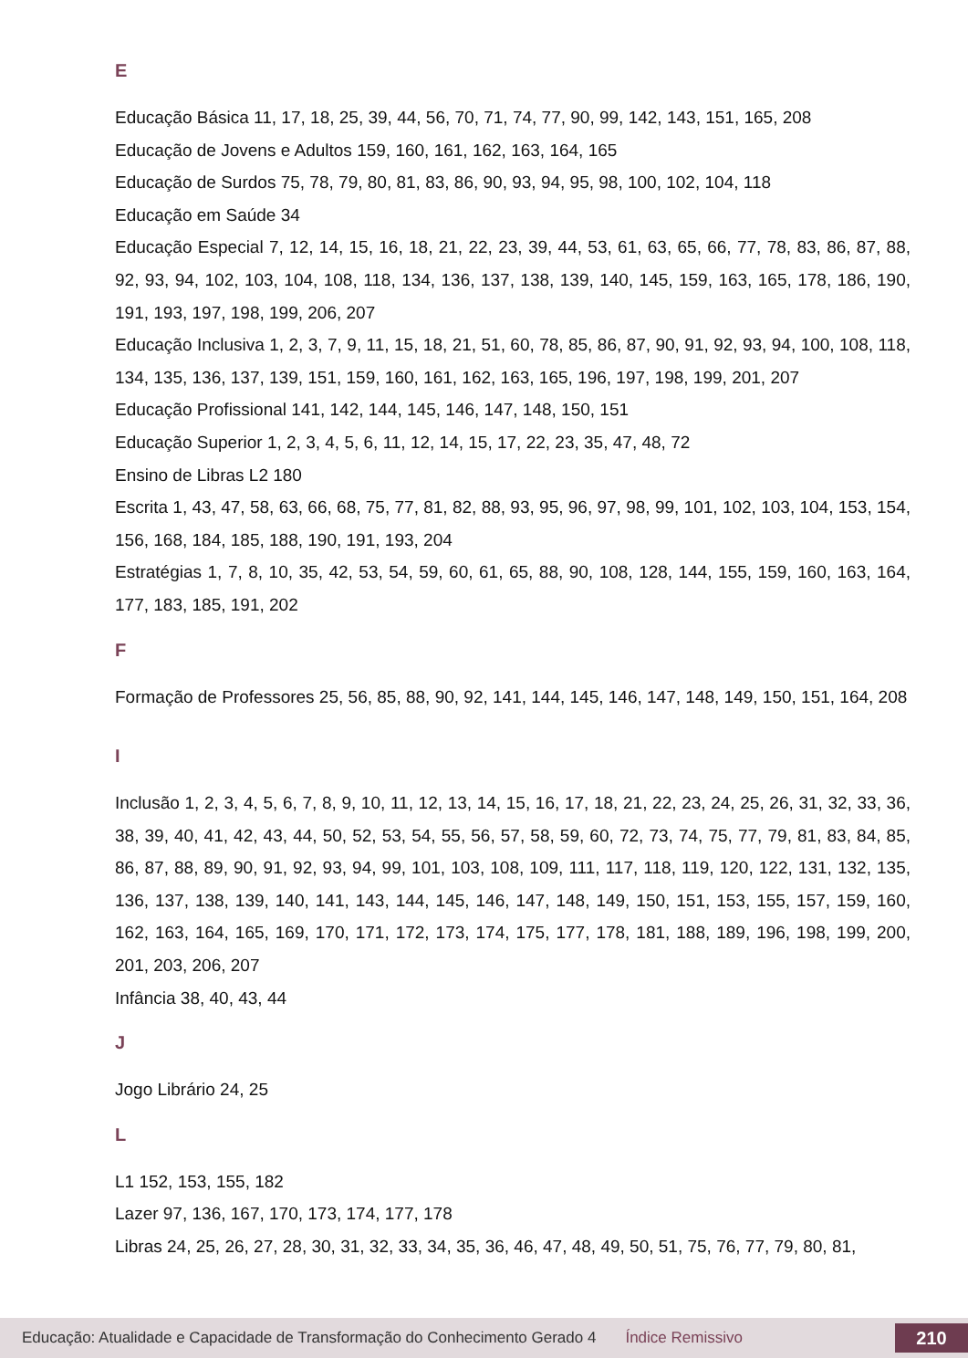E
Educação Básica 11, 17, 18, 25, 39, 44, 56, 70, 71, 74, 77, 90, 99, 142, 143, 151, 165, 208
Educação de Jovens e Adultos 159, 160, 161, 162, 163, 164, 165
Educação de Surdos 75, 78, 79, 80, 81, 83, 86, 90, 93, 94, 95, 98, 100, 102, 104, 118
Educação em Saúde 34
Educação Especial 7, 12, 14, 15, 16, 18, 21, 22, 23, 39, 44, 53, 61, 63, 65, 66, 77, 78, 83, 86, 87, 88, 92, 93, 94, 102, 103, 104, 108, 118, 134, 136, 137, 138, 139, 140, 145, 159, 163, 165, 178, 186, 190, 191, 193, 197, 198, 199, 206, 207
Educação Inclusiva 1, 2, 3, 7, 9, 11, 15, 18, 21, 51, 60, 78, 85, 86, 87, 90, 91, 92, 93, 94, 100, 108, 118, 134, 135, 136, 137, 139, 151, 159, 160, 161, 162, 163, 165, 196, 197, 198, 199, 201, 207
Educação Profissional 141, 142, 144, 145, 146, 147, 148, 150, 151
Educação Superior 1, 2, 3, 4, 5, 6, 11, 12, 14, 15, 17, 22, 23, 35, 47, 48, 72
Ensino de Libras L2 180
Escrita 1, 43, 47, 58, 63, 66, 68, 75, 77, 81, 82, 88, 93, 95, 96, 97, 98, 99, 101, 102, 103, 104, 153, 154, 156, 168, 184, 185, 188, 190, 191, 193, 204
Estratégias 1, 7, 8, 10, 35, 42, 53, 54, 59, 60, 61, 65, 88, 90, 108, 128, 144, 155, 159, 160, 163, 164, 177, 183, 185, 191, 202
F
Formação de Professores 25, 56, 85, 88, 90, 92, 141, 144, 145, 146, 147, 148, 149, 150, 151, 164, 208
I
Inclusão 1, 2, 3, 4, 5, 6, 7, 8, 9, 10, 11, 12, 13, 14, 15, 16, 17, 18, 21, 22, 23, 24, 25, 26, 31, 32, 33, 36, 38, 39, 40, 41, 42, 43, 44, 50, 52, 53, 54, 55, 56, 57, 58, 59, 60, 72, 73, 74, 75, 77, 79, 81, 83, 84, 85, 86, 87, 88, 89, 90, 91, 92, 93, 94, 99, 101, 103, 108, 109, 111, 117, 118, 119, 120, 122, 131, 132, 135, 136, 137, 138, 139, 140, 141, 143, 144, 145, 146, 147, 148, 149, 150, 151, 153, 155, 157, 159, 160, 162, 163, 164, 165, 169, 170, 171, 172, 173, 174, 175, 177, 178, 181, 188, 189, 196, 198, 199, 200, 201, 203, 206, 207
Infância 38, 40, 43, 44
J
Jogo Librário 24, 25
L
L1 152, 153, 155, 182
Lazer 97, 136, 167, 170, 173, 174, 177, 178
Libras 24, 25, 26, 27, 28, 30, 31, 32, 33, 34, 35, 36, 46, 47, 48, 49, 50, 51, 75, 76, 77, 79, 80, 81,
Educação: Atualidade e Capacidade de Transformação do Conhecimento Gerado 4 Índice Remissivo 210